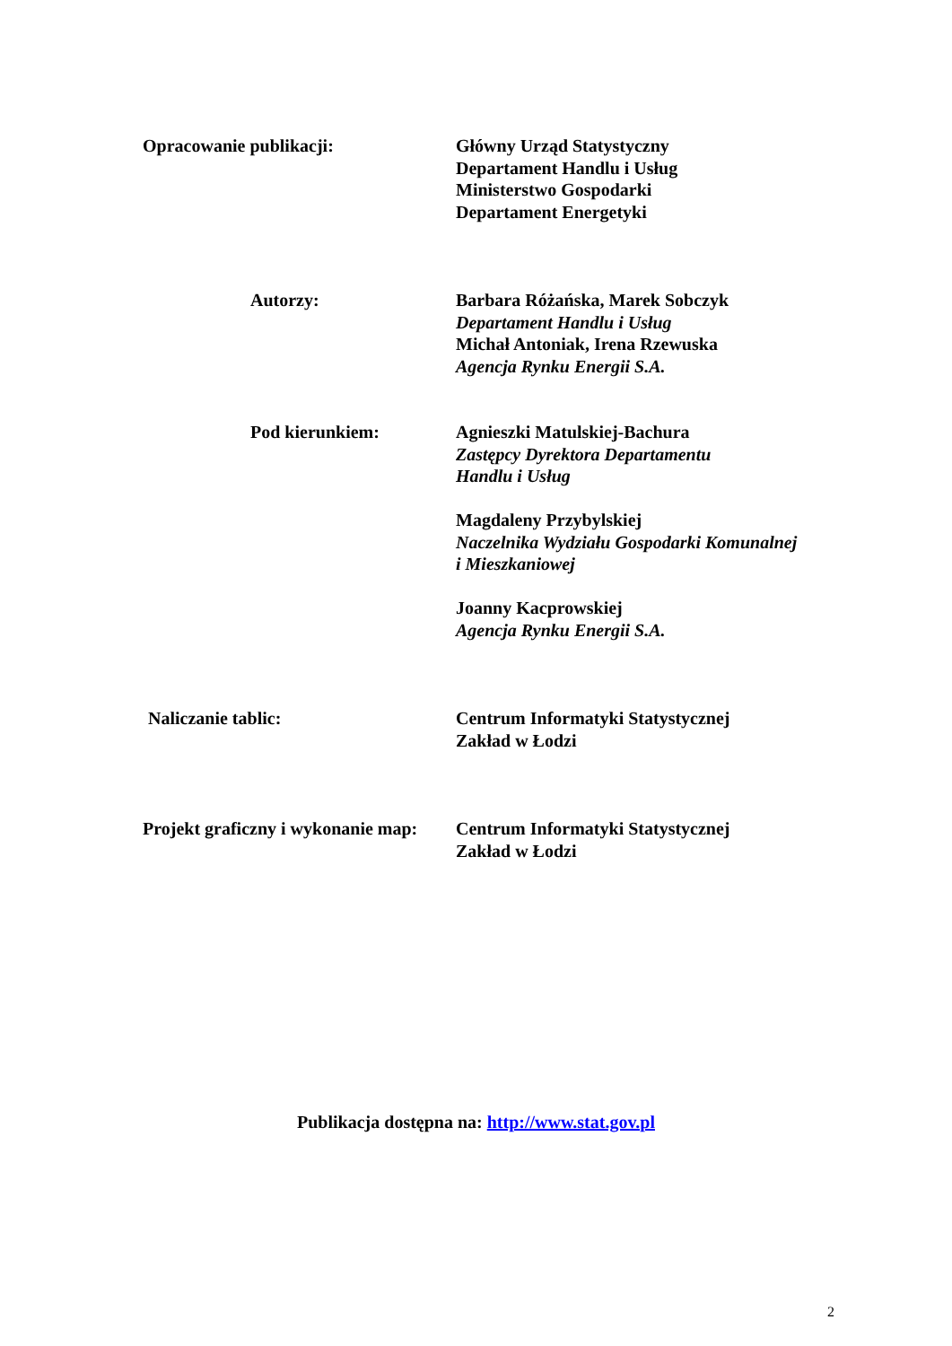Opracowanie publikacji: Główny Urząd Statystyczny
Departament Handlu i Usług
Ministerstwo Gospodarki
Departament Energetyki
Autorzy: Barbara Różańska, Marek Sobczyk
Departament Handlu i Usług
Michał Antoniak, Irena Rzewuska
Agencja Rynku Energii S.A.
Pod kierunkiem: Agnieszki Matulskiej-Bachura
Zastępcy Dyrektora Departamentu
Handlu i Usług
Magdaleny Przybylskiej
Naczelnika Wydziału Gospodarki Komunalnej
i Mieszkaniowej
Joanny Kacprowskiej
Agencja Rynku Energii S.A.
Naliczanie tablic: Centrum Informatyki Statystycznej
Zakład w Łodzi
Projekt graficzny i wykonanie map: Centrum Informatyki Statystycznej
Zakład w Łodzi
Publikacja dostępna na: http://www.stat.gov.pl
2